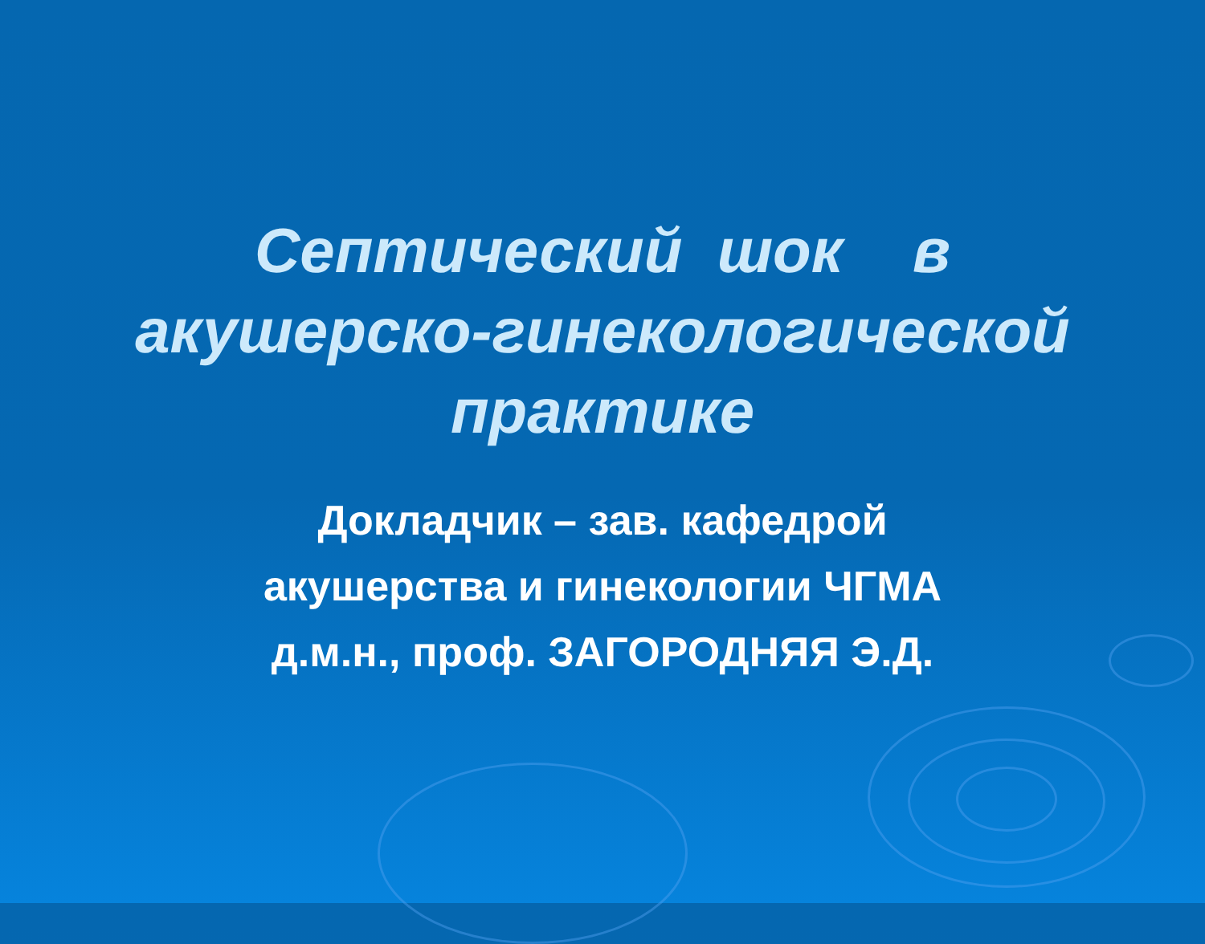Септический шок в
акушерско-гинекологической
практике
Докладчик – зав. кафедрой
акушерства и гинекологии ЧГМА
д.м.н., проф. ЗАГОРОДНЯЯ Э.Д.